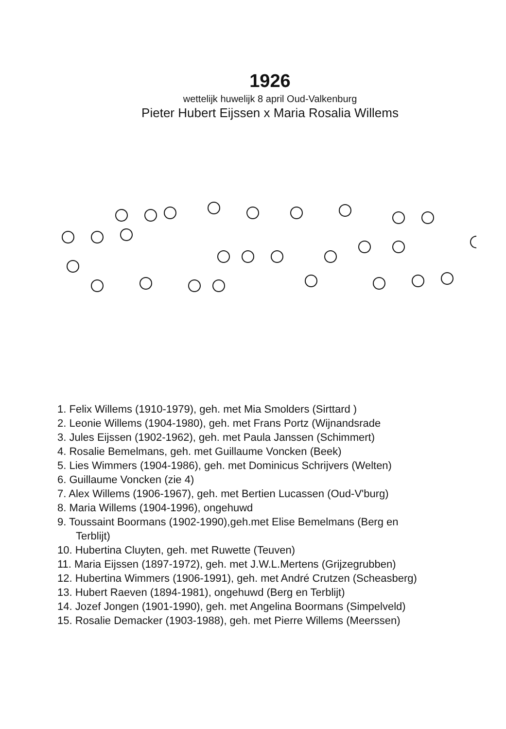1926
wettelijk huwelijk 8 april Oud-Valkenburg
Pieter Hubert Eijssen x Maria Rosalia Willems
1. Felix Willems (1910-1979), geh. met Mia Smolders (Sirttard )
2. Leonie Willems (1904-1980), geh. met Frans Portz (Wijnandsrade
3. Jules Eijssen (1902-1962), geh. met Paula Janssen (Schimmert)
4. Rosalie Bemelmans, geh. met Guillaume Voncken (Beek)
5. Lies Wimmers (1904-1986), geh. met Dominicus Schrijvers (Welten)
6. Guillaume Voncken (zie 4)
7. Alex Willems (1906-1967), geh. met Bertien Lucassen (Oud-V'burg)
8. Maria Willems (1904-1996), ongehuwd
9. Toussaint Boormans (1902-1990),geh.met Elise Bemelmans (Berg en
Terblijt)
10. Hubertina Cluyten, geh. met Ruwette (Teuven)
11. Maria Eijssen (1897-1972), geh. met J.W.L.Mertens (Grijzegrubben)
12. Hubertina Wimmers (1906-1991), geh. met André Crutzen (Scheasberg)
13. Hubert Raeven (1894-1981), ongehuwd (Berg en Terblijt)
14. Jozef Jongen (1901-1990), geh. met Angelina Boormans (Simpelveld)
15. Rosalie Demacker (1903-1988), geh. met Pierre Willems (Meerssen)